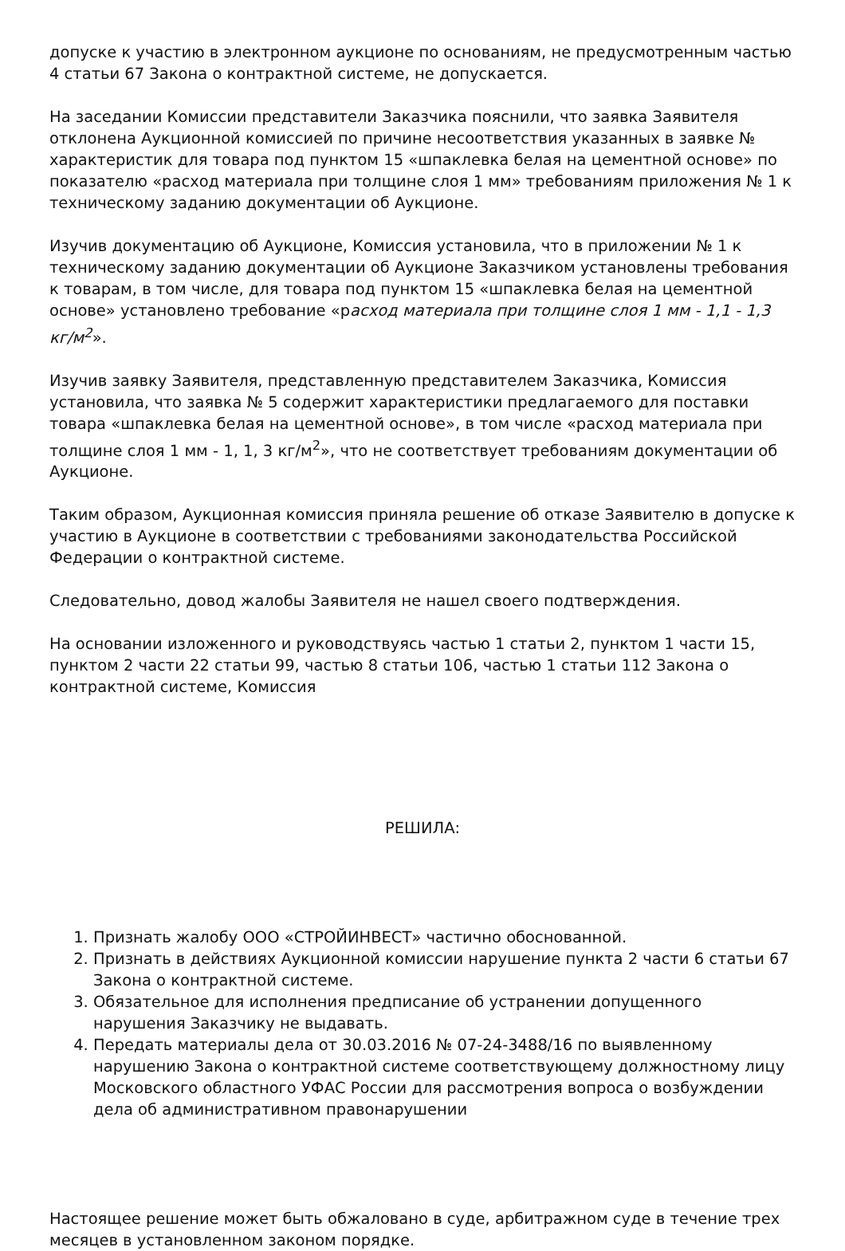допуске к участию в электронном аукционе по основаниям, не предусмотренным частью 4 статьи 67 Закона о контрактной системе, не допускается.
На заседании Комиссии представители Заказчика пояснили, что заявка Заявителя отклонена Аукционной комиссией по причине несоответствия указанных в заявке № характеристик для товара под пунктом 15 «шпаклевка белая на цементной основе» по показателю «расход материала при толщине слоя 1 мм» требованиям приложения № 1 к техническому заданию документации об Аукционе.
Изучив документацию об Аукционе, Комиссия установила, что в приложении № 1 к техническому заданию документации об Аукционе Заказчиком установлены требования к товарам, в том числе, для товара под пунктом 15 «шпаклевка белая на цементной основе» установлено требование «расход материала при толщине слоя 1 мм - 1,1 - 1,3 кг/м<sup>2</sup>».
Изучив заявку Заявителя, представленную представителем Заказчика, Комиссия установила, что заявка № 5 содержит характеристики предлагаемого для поставки товара «шпаклевка белая на цементной основе», в том числе «расход материала при толщине слоя 1 мм - 1, 1, 3 кг/м<sup>2</sup>», что не соответствует требованиям документации об Аукционе.
Таким образом, Аукционная комиссия приняла решение об отказе Заявителю в допуске к участию в Аукционе в соответствии с требованиями законодательства Российской Федерации о контрактной системе.
Следовательно, довод жалобы Заявителя не нашел своего подтверждения.
На основании изложенного и руководствуясь частью 1 статьи 2, пунктом 1 части 15, пунктом 2 части 22 статьи 99, частью 8 статьи 106, частью 1 статьи 112 Закона о контрактной системе, Комиссия
РЕШИЛА:
1. Признать жалобу ООО «СТРОЙИНВЕСТ» частично обоснованной.
2. Признать в действиях Аукционной комиссии нарушение пункта 2 части 6 статьи 67 Закона о контрактной системе.
3. Обязательное для исполнения предписание об устранении допущенного нарушения Заказчику не выдавать.
4. Передать материалы дела от 30.03.2016 № 07-24-3488/16 по выявленному нарушению Закона о контрактной системе соответствующему должностному лицу Московского областного УФАС России для рассмотрения вопроса о возбуждении дела об административном правонарушении
Настоящее решение может быть обжаловано в суде, арбитражном суде в течение трех месяцев в установленном законом порядке.